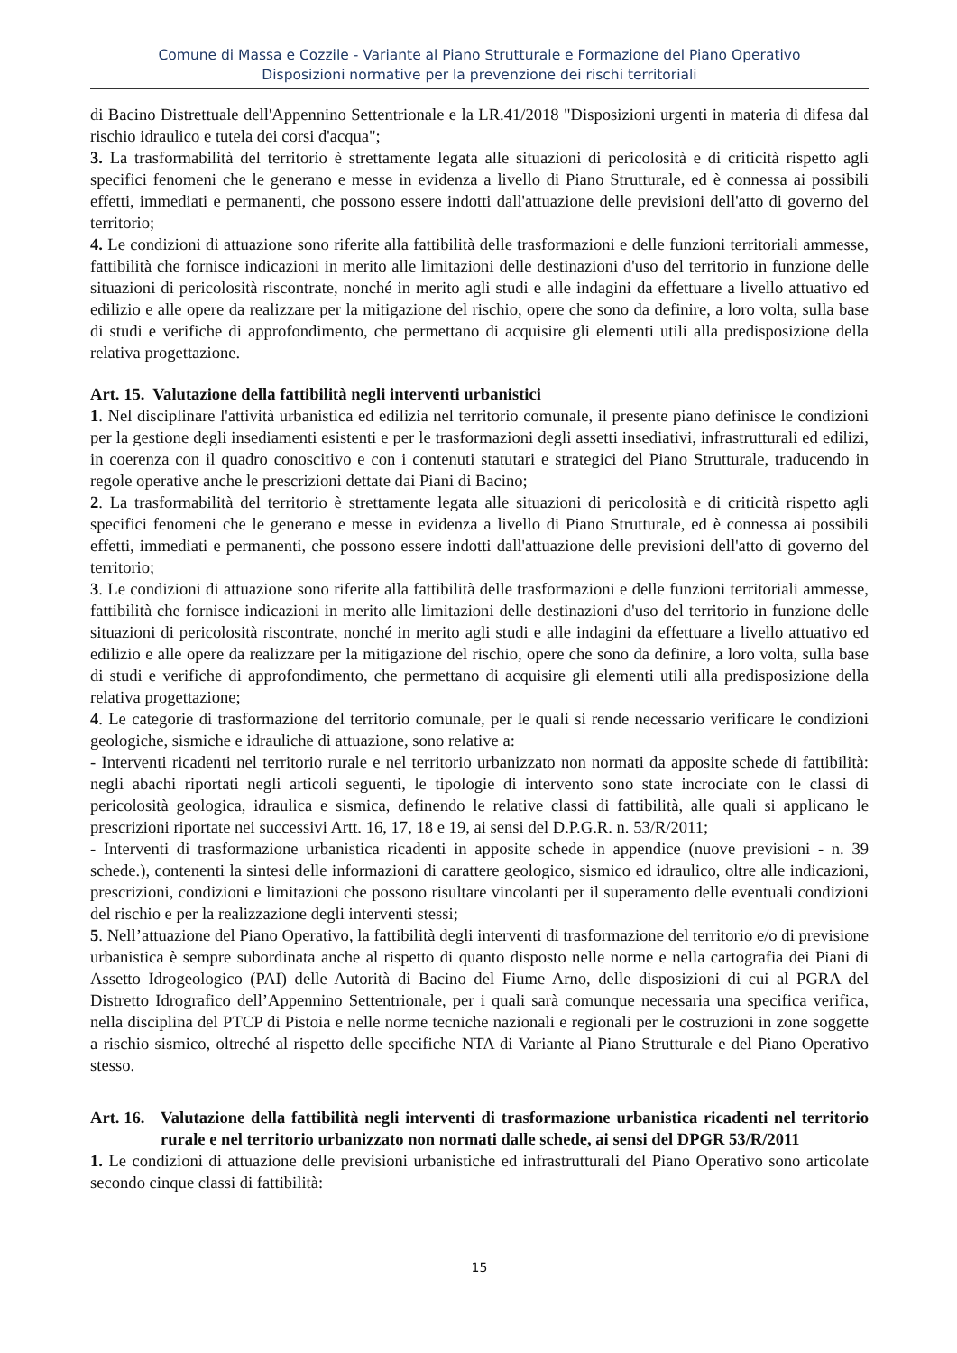Comune di Massa e Cozzile - Variante al Piano Strutturale e Formazione del Piano Operativo
Disposizioni normative per la prevenzione dei rischi territoriali
di Bacino Distrettuale dell'Appennino Settentrionale e la LR.41/2018 "Disposizioni urgenti in materia di difesa dal rischio idraulico e tutela dei corsi d'acqua";
3. La trasformabilità del territorio è strettamente legata alle situazioni di pericolosità e di criticità rispetto agli specifici fenomeni che le generano e messe in evidenza a livello di Piano Strutturale, ed è connessa ai possibili effetti, immediati e permanenti, che possono essere indotti dall'attuazione delle previsioni dell'atto di governo del territorio;
4. Le condizioni di attuazione sono riferite alla fattibilità delle trasformazioni e delle funzioni territoriali ammesse, fattibilità che fornisce indicazioni in merito alle limitazioni delle destinazioni d'uso del territorio in funzione delle situazioni di pericolosità riscontrate, nonché in merito agli studi e alle indagini da effettuare a livello attuativo ed edilizio e alle opere da realizzare per la mitigazione del rischio, opere che sono da definire, a loro volta, sulla base di studi e verifiche di approfondimento, che permettano di acquisire gli elementi utili alla predisposizione della relativa progettazione.
Art. 15. Valutazione della fattibilità negli interventi urbanistici
1. Nel disciplinare l'attività urbanistica ed edilizia nel territorio comunale, il presente piano definisce le condizioni per la gestione degli insediamenti esistenti e per le trasformazioni degli assetti insediativi, infrastrutturali ed edilizi, in coerenza con il quadro conoscitivo e con i contenuti statutari e strategici del Piano Strutturale, traducendo in regole operative anche le prescrizioni dettate dai Piani di Bacino;
2. La trasformabilità del territorio è strettamente legata alle situazioni di pericolosità e di criticità rispetto agli specifici fenomeni che le generano e messe in evidenza a livello di Piano Strutturale, ed è connessa ai possibili effetti, immediati e permanenti, che possono essere indotti dall'attuazione delle previsioni dell'atto di governo del territorio;
3. Le condizioni di attuazione sono riferite alla fattibilità delle trasformazioni e delle funzioni territoriali ammesse, fattibilità che fornisce indicazioni in merito alle limitazioni delle destinazioni d'uso del territorio in funzione delle situazioni di pericolosità riscontrate, nonché in merito agli studi e alle indagini da effettuare a livello attuativo ed edilizio e alle opere da realizzare per la mitigazione del rischio, opere che sono da definire, a loro volta, sulla base di studi e verifiche di approfondimento, che permettano di acquisire gli elementi utili alla predisposizione della relativa progettazione;
4. Le categorie di trasformazione del territorio comunale, per le quali si rende necessario verificare le condizioni geologiche, sismiche e idrauliche di attuazione, sono relative a:
- Interventi ricadenti nel territorio rurale e nel territorio urbanizzato non normati da apposite schede di fattibilità: negli abachi riportati negli articoli seguenti, le tipologie di intervento sono state incrociate con le classi di pericolosità geologica, idraulica e sismica, definendo le relative classi di fattibilità, alle quali si applicano le prescrizioni riportate nei successivi Artt. 16, 17, 18 e 19, ai sensi del D.P.G.R. n. 53/R/2011;
- Interventi di trasformazione urbanistica ricadenti in apposite schede in appendice (nuove previsioni - n. 39 schede.), contenenti la sintesi delle informazioni di carattere geologico, sismico ed idraulico, oltre alle indicazioni, prescrizioni, condizioni e limitazioni che possono risultare vincolanti per il superamento delle eventuali condizioni del rischio e per la realizzazione degli interventi stessi;
5. Nell’attuazione del Piano Operativo, la fattibilità degli interventi di trasformazione del territorio e/o di previsione urbanistica è sempre subordinata anche al rispetto di quanto disposto nelle norme e nella cartografia dei Piani di Assetto Idrogeologico (PAI) delle Autorità di Bacino del Fiume Arno, delle disposizioni di cui al PGRA del Distretto Idrografico dell’Appennino Settentrionale, per i quali sarà comunque necessaria una specifica verifica, nella disciplina del PTCP di Pistoia e nelle norme tecniche nazionali e regionali per le costruzioni in zone soggette a rischio sismico, oltreché al rispetto delle specifiche NTA di Variante al Piano Strutturale e del Piano Operativo stesso.
Art. 16. Valutazione della fattibilità negli interventi di trasformazione urbanistica ricadenti nel territorio rurale e nel territorio urbanizzato non normati dalle schede, ai sensi del DPGR 53/R/2011
1. Le condizioni di attuazione delle previsioni urbanistiche ed infrastrutturali del Piano Operativo sono articolate secondo cinque classi di fattibilità:
15